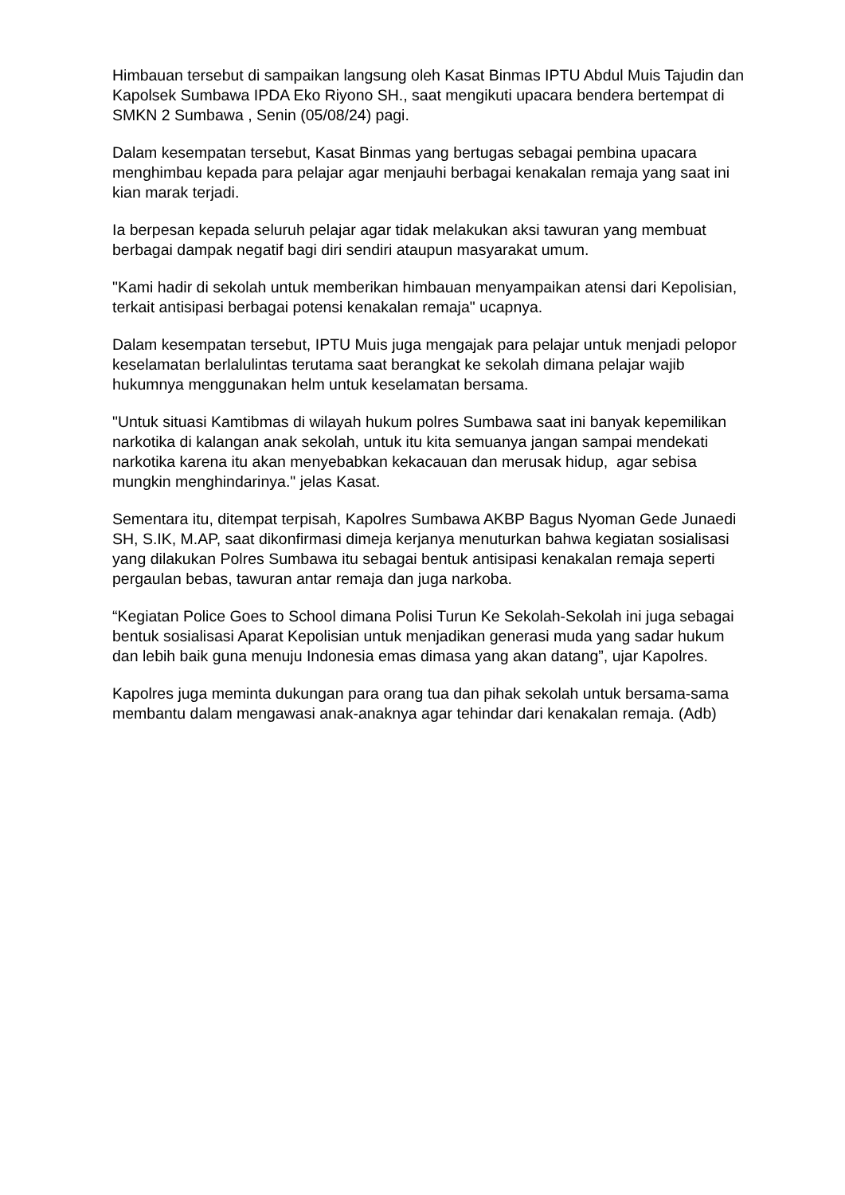Himbauan tersebut di sampaikan langsung oleh Kasat Binmas IPTU Abdul Muis Tajudin dan Kapolsek Sumbawa IPDA Eko Riyono SH., saat mengikuti upacara bendera bertempat di SMKN 2 Sumbawa , Senin (05/08/24) pagi.
Dalam kesempatan tersebut, Kasat Binmas yang bertugas sebagai pembina upacara menghimbau kepada para pelajar agar menjauhi berbagai kenakalan remaja yang saat ini kian marak terjadi.
Ia berpesan kepada seluruh pelajar agar tidak melakukan aksi tawuran yang membuat berbagai dampak negatif bagi diri sendiri ataupun masyarakat umum.
"Kami hadir di sekolah untuk memberikan himbauan menyampaikan atensi dari Kepolisian, terkait antisipasi berbagai potensi kenakalan remaja" ucapnya.
Dalam kesempatan tersebut, IPTU Muis juga mengajak para pelajar untuk menjadi pelopor keselamatan berlalulintas terutama saat berangkat ke sekolah dimana pelajar wajib hukumnya menggunakan helm untuk keselamatan bersama.
"Untuk situasi Kamtibmas di wilayah hukum polres Sumbawa saat ini banyak kepemilikan narkotika di kalangan anak sekolah, untuk itu kita semuanya jangan sampai mendekati narkotika karena itu akan menyebabkan kekacauan dan merusak hidup, agar sebisa mungkin menghindarinya." jelas Kasat.
Sementara itu, ditempat terpisah, Kapolres Sumbawa AKBP Bagus Nyoman Gede Junaedi SH, S.IK, M.AP, saat dikonfirmasi dimeja kerjanya menuturkan bahwa kegiatan sosialisasi yang dilakukan Polres Sumbawa itu sebagai bentuk antisipasi kenakalan remaja seperti pergaulan bebas, tawuran antar remaja dan juga narkoba.
“Kegiatan Police Goes to School dimana Polisi Turun Ke Sekolah-Sekolah ini juga sebagai bentuk sosialisasi Aparat Kepolisian untuk menjadikan generasi muda yang sadar hukum dan lebih baik guna menuju Indonesia emas dimasa yang akan datang”, ujar Kapolres.
Kapolres juga meminta dukungan para orang tua dan pihak sekolah untuk bersama-sama membantu dalam mengawasi anak-anaknya agar tehindar dari kenakalan remaja. (Adb)